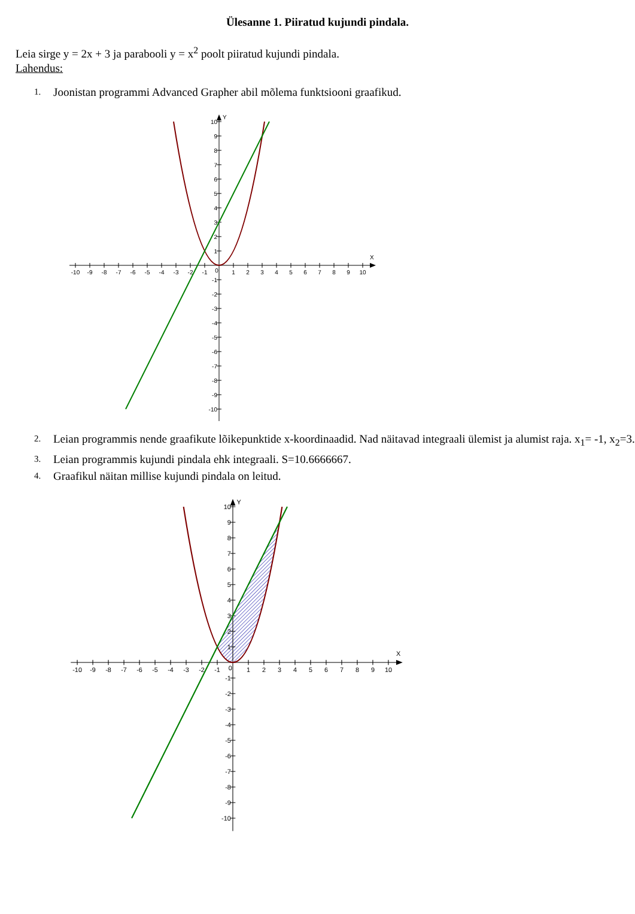Ülesanne 1. Piiratud kujundi pindala.
Leia sirge y = 2x + 3 ja parabooli y = x<sup>2</sup> poolt piiratud kujundi pindala.
Lahendus:
1. Joonistan programmi Advanced Grapher abil mõlema funktsiooni graafikud.
X
Y
-10
-9
-8
-7
-6
-5
-4
-3
-2
-1
0
1
2
3
4
5
6
7
8
9
10
10
9
8
7
6
5
4
3
2
1
-1
-2
-3
-4
-5
-6
-7
-8
-9
-10
2. Leian programmis nende graafikute lõikepunktide x-koordinaadid. Nad näitavad integraali ülemist ja alumist raja. x<sub>1</sub>= -1, x<sub>2</sub>=3.
3. Leian programmis kujundi pindala ehk integraali. S=10.6666667.
4. Graafikul näitan millise kujundi pindala on leitud.
X
Y
-10
-9
-8
-7
-6
-5
-4
-3
-2
-1
0
1
2
3
4
5
6
7
8
9
10
10
9
8
7
6
5
4
3
2
1
-1
-2
-3
-4
-5
-6
-7
-8
-9
-10